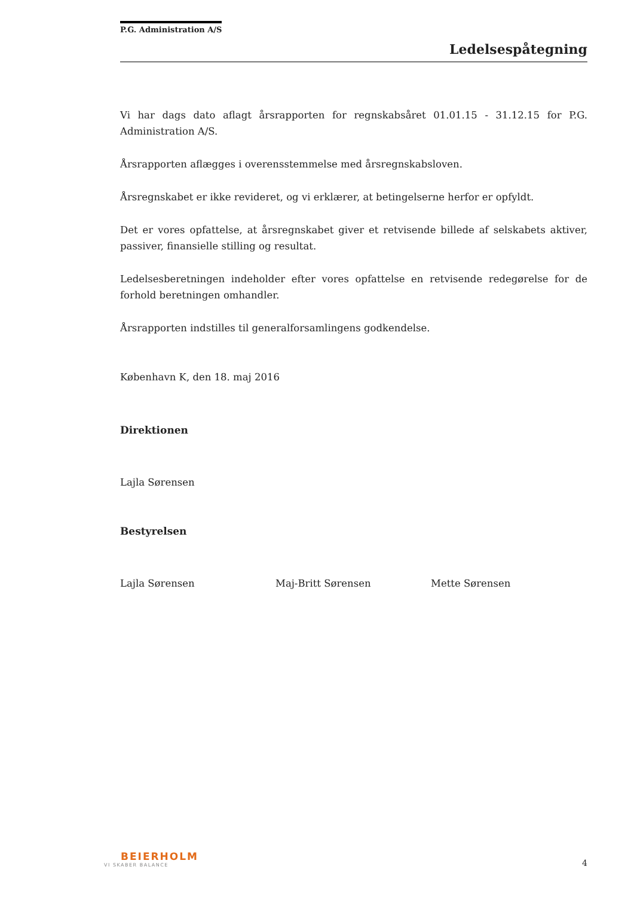P.G. Administration A/S
Ledelsespåtegning
Vi har dags dato aflagt årsrapporten for regnskabsåret 01.01.15 - 31.12.15 for P.G. Administration A/S.
Årsrapporten aflægges i overensstemmelse med årsregnskabsloven.
Årsregnskabet er ikke revideret, og vi erklærer, at betingelserne herfor er opfyldt.
Det er vores opfattelse, at årsregnskabet giver et retvisende billede af selskabets aktiver, passiver, finansielle stilling og resultat.
Ledelsesberetningen indeholder efter vores opfattelse en retvisende redegørelse for de forhold beretningen omhandler.
Årsrapporten indstilles til generalforsamlingens godkendelse.
København K, den 18. maj 2016
Direktionen
Lajla Sørensen
Bestyrelsen
Lajla Sørensen Maj-Britt Sørensen Mette Sørensen
BEIERHOLM
VI SKABER BALANCE
4